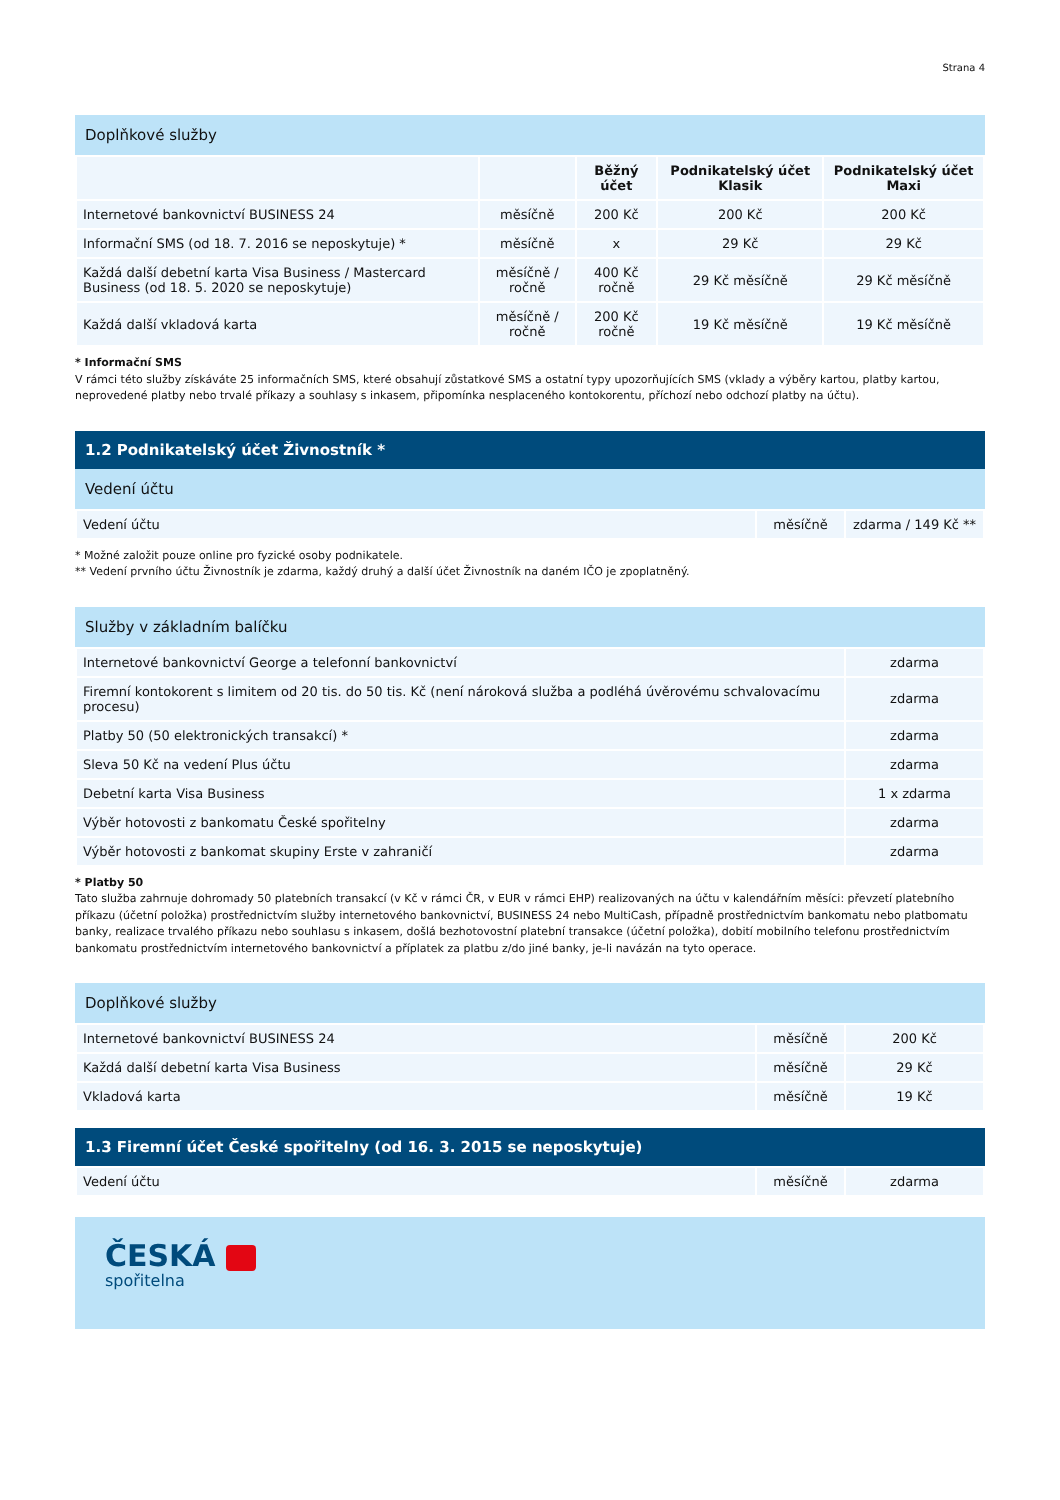Strana 4
Doplňkové služby
| | | Běžný účet | Podnikatelský účet Klasik | Podnikatelský účet Maxi |
| --- | --- | --- | --- | --- |
| Internetové bankovnictví BUSINESS 24 | měsíčně | 200 Kč | 200 Kč | 200 Kč |
| Informační SMS (od 18. 7. 2016 se neposkytuje) * | měsíčně | x | 29 Kč | 29 Kč |
| Každá další debetní karta Visa Business / Mastercard Business (od 18. 5. 2020 se neposkytuje) | měsíčně / ročně | 400 Kč ročně | 29 Kč měsíčně | 29 Kč měsíčně |
| Každá další vkladová karta | měsíčně / ročně | 200 Kč ročně | 19 Kč měsíčně | 19 Kč měsíčně |
* Informační SMS
V rámci této služby získáváte 25 informačních SMS, které obsahují zůstatkové SMS a ostatní typy upozorňujících SMS (vklady a výběry kartou, platby kartou, neprovedené platby nebo trvalé příkazy a souhlasy s inkasem, připomínka nesplaceného kontokorentu, příchozí nebo odchozí platby na účtu).
1.2 Podnikatelský účet Živnostník *
Vedení účtu
| Vedení účtu | měsíčně | zdarma / 149 Kč ** |
* Možné založit pouze online pro fyzické osoby podnikatele.
** Vedení prvního účtu Živnostník je zdarma, každý druhý a další účet Živnostník na daném IČO je zpoplatněný.
Služby v základním balíčku
| Internetové bankovnictví George a telefonní bankovnictví | zdarma |
| Firemní kontokorent s limitem od 20 tis. do 50 tis. Kč (není nároková služba a podléhá úvěrovému schvalovacímu procesu) | zdarma |
| Platby 50 (50 elektronických transakcí) * | zdarma |
| Sleva 50 Kč na vedení Plus účtu | zdarma |
| Debetní karta Visa Business | 1 x zdarma |
| Výběr hotovosti z bankomatu České spořitelny | zdarma |
| Výběr hotovosti z bankomat skupiny Erste v zahraničí | zdarma |
* Platby 50
Tato služba zahrnuje dohromady 50 platebních transakcí (v Kč v rámci ČR, v EUR v rámci EHP) realizovaných na účtu v kalendářním měsíci: převzetí platebního příkazu (účetní položka) prostřednictvím služby internetového bankovnictví, BUSINESS 24 nebo MultiCash, případně prostřednictvím bankomatu nebo platbomatu banky, realizace trvalého příkazu nebo souhlasu s inkasem, došlá bezhotovostní platební transakce (účetní položka), dobití mobilního telefonu prostřednictvím bankomatu prostřednictvím internetového bankovnictví a příplatek za platbu z/do jiné banky, je-li navázán na tyto operace.
Doplňkové služby
| Internetové bankovnictví BUSINESS 24 | měsíčně | 200 Kč |
| Každá další debetní karta Visa Business | měsíčně | 29 Kč |
| Vkladová karta | měsíčně | 19 Kč |
1.3 Firemní účet České spořitelny (od 16. 3. 2015 se neposkytuje)
| Vedení účtu | měsíčně | zdarma |
ČESKÁ
spořitelna